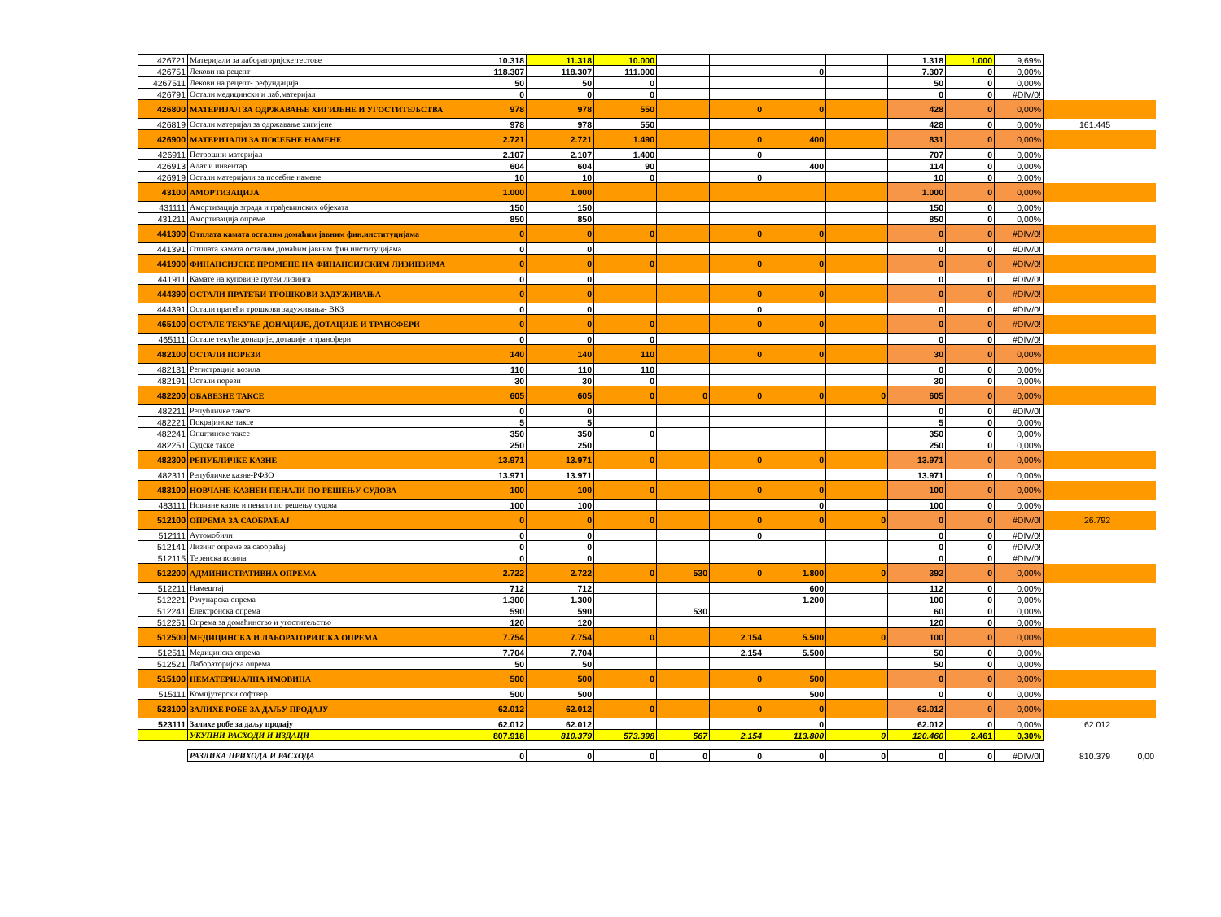| 426721 | Материјали за лабораторијске тестове | 10.318 | 11.318 | 10.000 | | | | | 1.318 | 1.000 | 9,69% | | |
| 426751 | Лекови на рецепт | 118.307 | 118.307 | 111.000 | | | 0 | | 7.307 | 0 | 0,00% | | |
| 4267511 | Лекови на рецепт- рефундација | 50 | 50 | 0 | | | | | 50 | 0 | 0,00% | | |
| 426791 | Остали медицински и лаб.материјал | 0 | 0 | 0 | | | | | 0 | 0 | #DIV/0! | | |
| 426800 | МАТЕРИЈАЛ ЗА ОДРЖАВАЊЕ ХИГИЈЕНЕ И УГОСТИТЕЉСТВА | 978 | 978 | 550 | | 0 | 0 | | 428 | 0 | 0,00% | | |
| 426819 | Остали материјал за одржавање хигијене | 978 | 978 | 550 | | | | | 428 | 0 | 0,00% | 161.445 | |
| 426900 | МАТЕРИЈАЛИ ЗА ПОСЕБНЕ НАМЕНЕ | 2.721 | 2.721 | 1.490 | | 0 | 400 | | 831 | 0 | 0,00% | | |
| 426911 | Потрошни материјал | 2.107 | 2.107 | 1.400 | | 0 | | | 707 | 0 | 0,00% | | |
| 426913 | Алат и инвентар | 604 | 604 | 90 | | | 400 | | 114 | 0 | 0,00% | | |
| 426919 | Остали материјали за посебне намене | 10 | 10 | 0 | | 0 | | | 10 | 0 | 0,00% | | |
| 43100 | АМОРТИЗАЦИЈА | 1.000 | 1.000 | | | | | | 1.000 | 0 | 0,00% | | |
| 431111 | Амортизација зграда и грађевинских објеката | 150 | 150 | | | | | | 150 | 0 | 0,00% | | |
| 431211 | Амортизација опреме | 850 | 850 | | | | | | 850 | 0 | 0,00% | | |
| 441390 | Отплата камата осталим домаћим јавним фин.институцијама | 0 | 0 | 0 | | 0 | 0 | | 0 | 0 | #DIV/0! | | |
| 441391 | Отплата камата осталим домаћим јавним фин.институцијама | 0 | 0 | | | | | | 0 | 0 | #DIV/0! | | |
| 441900 | ФИНАНСИЈСКЕ ПРОМЕНЕ НА ФИНАНСИЈСКИМ ЛИЗИНЗИМА | 0 | 0 | 0 | | 0 | 0 | | 0 | 0 | #DIV/0! | | |
| 441911 | Камате на куповине путем лизинга | 0 | 0 | | | | | | 0 | 0 | #DIV/0! | | |
| 444390 | ОСТАЛИ ПРАТЕЋИ ТРОШКОВИ ЗАДУЖИВАЊА | 0 | 0 | | | 0 | 0 | | 0 | 0 | #DIV/0! | | |
| 444391 | Остали пратећи трошкови задуживања- ВКЗ | 0 | 0 | | | 0 | | | 0 | 0 | #DIV/0! | | |
| 465100 | ОСТАЛЕ ТЕКУЋЕ ДОНАЦИЈЕ, ДОТАЦИЈЕ И ТРАНСФЕРИ | 0 | 0 | 0 | | 0 | 0 | | 0 | 0 | #DIV/0! | | |
| 465111 | Остале текуће донације, дотације и трансфери | 0 | 0 | 0 | | | | | 0 | 0 | #DIV/0! | | |
| 482100 | ОСТАЛИ ПОРЕЗИ | 140 | 140 | 110 | | 0 | 0 | | 30 | 0 | 0,00% | | |
| 482131 | Регистрација возила | 110 | 110 | 110 | | | | | 0 | 0 | 0,00% | | |
| 482191 | Остали порези | 30 | 30 | 0 | | | | | 30 | 0 | 0,00% | | |
| 482200 | ОБАВЕЗНЕ ТАКСЕ | 605 | 605 | 0 | 0 | 0 | 0 | 0 | 605 | 0 | 0,00% | | |
| 482211 | Републичке таксе | 0 | 0 | | | | | | 0 | 0 | #DIV/0! | | |
| 482221 | Покрајинске таксе | 5 | 5 | | | | | | 5 | 0 | 0,00% | | |
| 482241 | Општинске таксе | 350 | 350 | 0 | | | | | 350 | 0 | 0,00% | | |
| 482251 | Судске таксе | 250 | 250 | | | | | | 250 | 0 | 0,00% | | |
| 482300 | РЕПУБЛИЧКЕ КАЗНЕ | 13.971 | 13.971 | 0 | | 0 | 0 | | 13.971 | 0 | 0,00% | | |
| 482311 | Републичке казне-РФЗО | 13.971 | 13.971 | | | | | | 13.971 | 0 | 0,00% | | |
| 483100 | НОВЧАНЕ КАЗНЕИ ПЕНАЛИ ПО РЕШЕЊУ СУДОВА | 100 | 100 | 0 | | 0 | 0 | | 100 | 0 | 0,00% | | |
| 483111 | Новчане казне и пенали по решењу судова | 100 | 100 | | | | 0 | | 100 | 0 | 0,00% | | |
| 512100 | ОПРЕМА ЗА САОБРАЋАЈ | 0 | 0 | 0 | | 0 | 0 | 0 | 0 | 0 | #DIV/0! | 26.792 | |
| 512111 | Аутомобили | 0 | 0 | | | 0 | | | 0 | 0 | #DIV/0! | | |
| 512141 | Лизинг опреме за саобраћај | 0 | 0 | | | | | | 0 | 0 | #DIV/0! | | |
| 512115 | Теренска возила | 0 | 0 | | | | | | 0 | 0 | #DIV/0! | | |
| 512200 | АДМИНИСТРАТИВНА ОПРЕМА | 2.722 | 2.722 | 0 | 530 | 0 | 1.800 | 0 | 392 | 0 | 0,00% | | |
| 512211 | Намештај | 712 | 712 | | | | 600 | | 112 | 0 | 0,00% | | |
| 512221 | Рачунарска опрема | 1.300 | 1.300 | | | | 1.200 | | 100 | 0 | 0,00% | | |
| 512241 | Електронска опрема | 590 | 590 | | 530 | | | | 60 | 0 | 0,00% | | |
| 512251 | Опрема за домаћинство и угоститељство | 120 | 120 | | | | | | 120 | 0 | 0,00% | | |
| 512500 | МЕДИЦИНСКА И ЛАБОРАТОРИЈСКА ОПРЕМА | 7.754 | 7.754 | 0 | | 2.154 | 5.500 | 0 | 100 | 0 | 0,00% | | |
| 512511 | Медицинска опрема | 7.704 | 7.704 | | | 2.154 | 5.500 | | 50 | 0 | 0,00% | | |
| 512521 | Лабораторијска опрема | 50 | 50 | | | | | | 50 | 0 | 0,00% | | |
| 515100 | НЕМАТЕРИЈАЛНА ИМОВИНА | 500 | 500 | 0 | | 0 | 500 | | 0 | 0 | 0,00% | | |
| 515111 | Компјутерски софтвер | 500 | 500 | | | | 500 | | 0 | 0 | 0,00% | | |
| 523100 | ЗАЛИХЕ РОБЕ ЗА ДАЉУ ПРОДАЈУ | 62.012 | 62.012 | 0 | | 0 | 0 | | 62.012 | 0 | 0,00% | | |
| 523111 | Залихе робе за даљу продају | 62.012 | 62.012 | | | | 0 | | 62.012 | 0 | 0,00% | 62.012 | |
| | УКУПНИ РАСХОДИ И ИЗДАЦИ | 807.918 | 810.379 | 573.398 | 567 | 2.154 | 113.800 | 0 | 120.460 | 2.461 | 0,30% | | |
| | РАЗЛИКА ПРИХОДА И РАСХОДА | 0 | 0 | 0 | 0 | 0 | 0 | 0 | 0 | 0 | #DIV/0! | 810.379 | 0,00 |